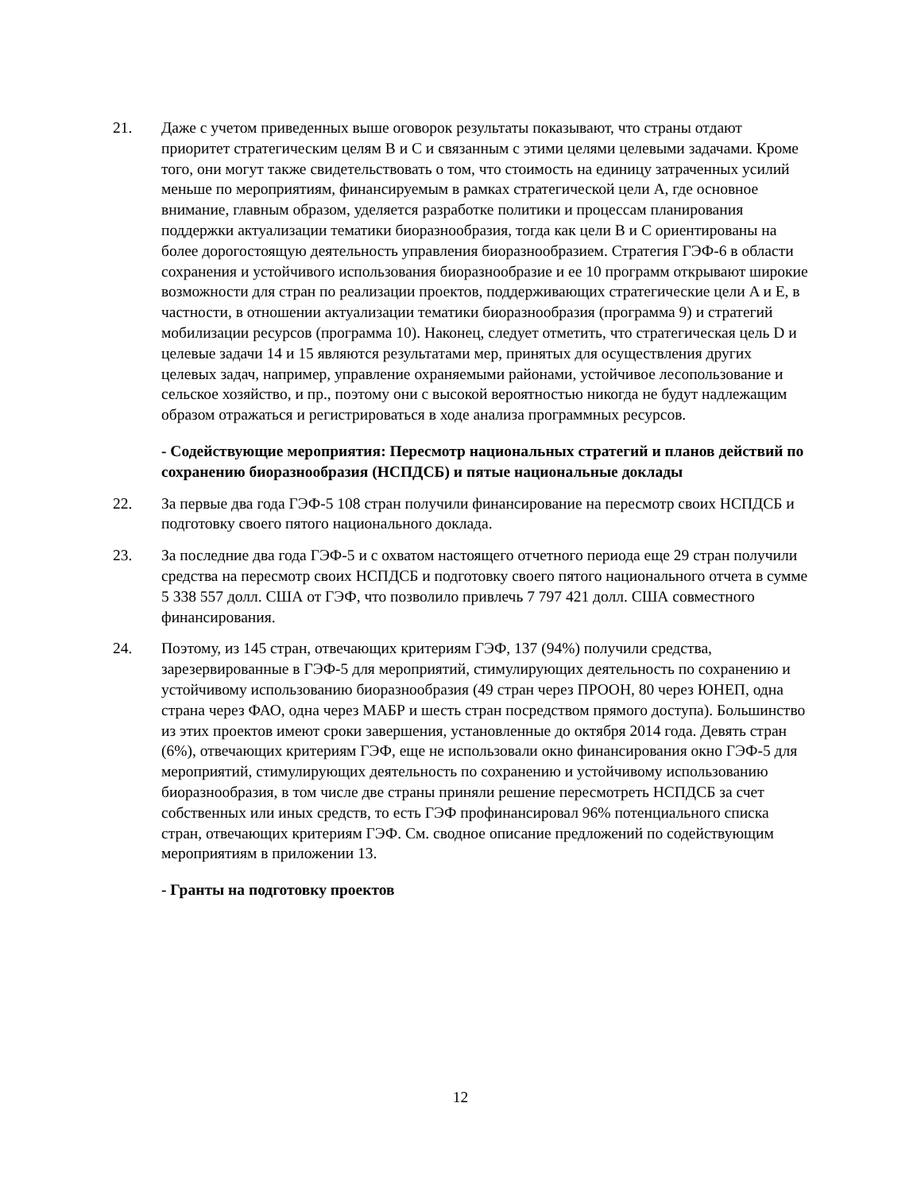21. Даже с учетом приведенных выше оговорок результаты показывают, что страны отдают приоритет стратегическим целям B и C и связанным с этими целями целевыми задачами. Кроме того, они могут также свидетельствовать о том, что стоимость на единицу затраченных усилий меньше по мероприятиям, финансируемым в рамках стратегической цели A, где основное внимание, главным образом, уделяется разработке политики и процессам планирования поддержки актуализации тематики биоразнообразия, тогда как цели B и C ориентированы на более дорогостоящую деятельность управления биоразнообразием. Стратегия ГЭФ-6 в области сохранения и устойчивого использования биоразнообразие и ее 10 программ открывают широкие возможности для стран по реализации проектов, поддерживающих стратегические цели A и E, в частности, в отношении актуализации тематики биоразнообразия (программа 9) и стратегий мобилизации ресурсов (программа 10). Наконец, следует отметить, что стратегическая цель D и целевые задачи 14 и 15 являются результатами мер, принятых для осуществления других целевых задач, например, управление охраняемыми районами, устойчивое лесопользование и сельское хозяйство, и пр., поэтому они с высокой вероятностью никогда не будут надлежащим образом отражаться и регистрироваться в ходе анализа программных ресурсов.
- Содействующие мероприятия: Пересмотр национальных стратегий и планов действий по сохранению биоразнообразия (НСПДСБ) и пятые национальные доклады
22. За первые два года ГЭФ-5 108 стран получили финансирование на пересмотр своих НСПДСБ и подготовку своего пятого национального доклада.
23. За последние два года ГЭФ-5 и с охватом настоящего отчетного периода еще 29 стран получили средства на пересмотр своих НСПДСБ и подготовку своего пятого национального отчета в сумме 5 338 557 долл. США от ГЭФ, что позволило привлечь 7 797 421 долл. США совместного финансирования.
24. Поэтому, из 145 стран, отвечающих критериям ГЭФ, 137 (94%) получили средства, зарезервированные в ГЭФ-5 для мероприятий, стимулирующих деятельность по сохранению и устойчивому использованию биоразнообразия (49 стран через ПРООН, 80 через ЮНЕП, одна страна через ФАО, одна через МАБР и шесть стран посредством прямого доступа). Большинство из этих проектов имеют сроки завершения, установленные до октября 2014 года. Девять стран (6%), отвечающих критериям ГЭФ, еще не использовали окно финансирования окно ГЭФ-5 для мероприятий, стимулирующих деятельность по сохранению и устойчивому использованию биоразнообразия, в том числе две страны приняли решение пересмотреть НСПДСБ за счет собственных или иных средств, то есть ГЭФ профинансировал 96% потенциального списка стран, отвечающих критериям ГЭФ. См. сводное описание предложений по содействующим мероприятиям в приложении 13.
- Гранты на подготовку проектов
12